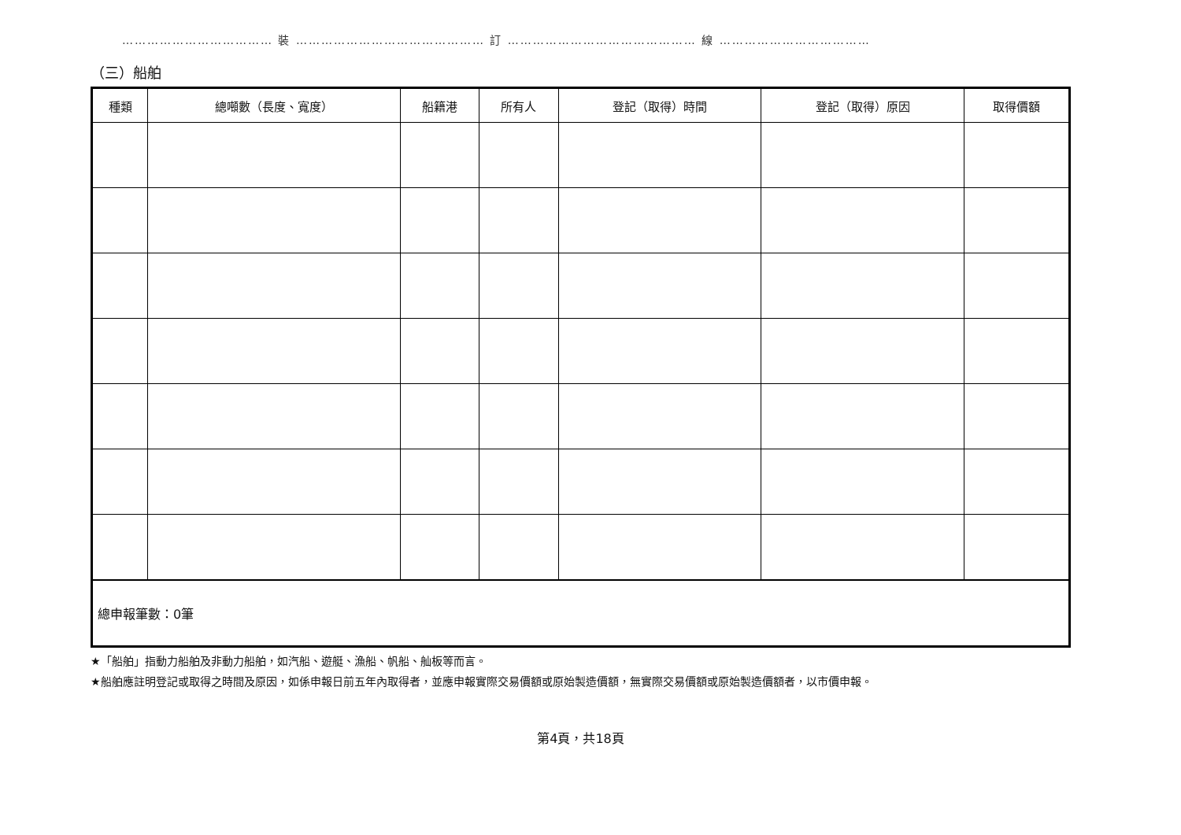……………………………… 裝 ……………………………………… 訂 ……………………………………… 線 ………………………………
（三）船舶
| 種類 | 總噸數（長度、寬度） | 船籍港 | 所有人 | 登記（取得）時間 | 登記（取得）原因 | 取得價額 |
| --- | --- | --- | --- | --- | --- | --- |
| 總申報筆數：0筆 | | | | | | |
★「船舶」指動力船舶及非動力船舶，如汽船、遊艇、漁船、帆船、舢板等而言。
★船舶應註明登記或取得之時間及原因，如係申報日前五年內取得者，並應申報實際交易價額或原始製造價額，無實際交易價額或原始製造價額者，以市價申報。
第4頁，共18頁